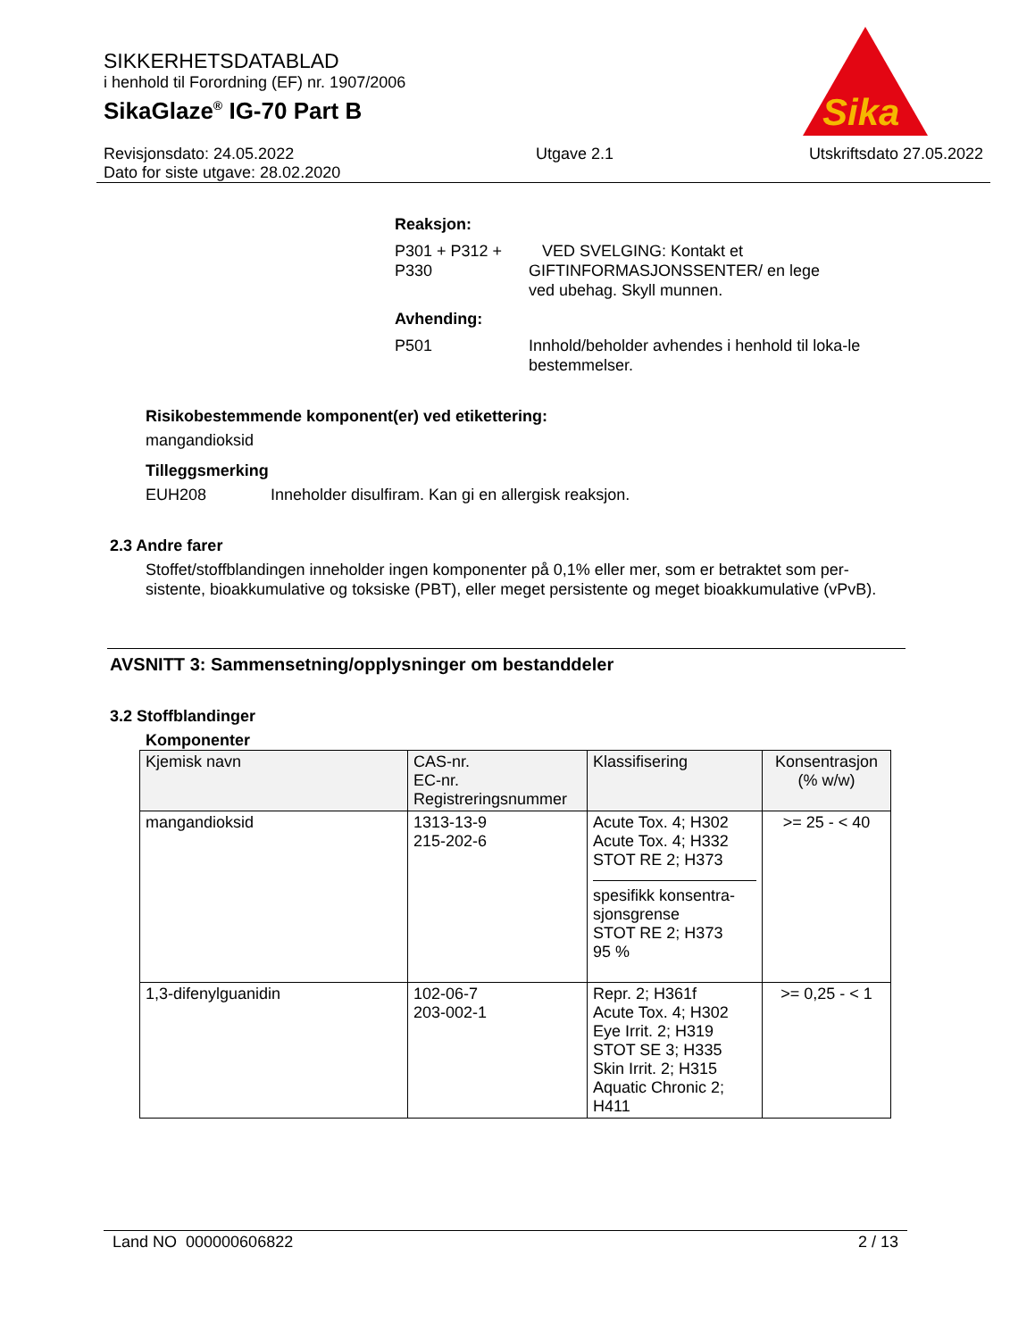Sika
SIKKERHETSDATABLAD
i henhold til Forordning (EF) nr. 1907/2006
SikaGlaze<sup>®</sup> IG-70 Part B
Revisjonsdato: 24.05.2022
Dato for siste utgave: 28.02.2020
Utgave 2.1 Utskriftsdato 27.05.2022
Reaksjon:
P301 + P312 + P330
VED SVELGING: Kontakt et GIFTINFORMASJONSSENTER/ en lege ved ubehag. Skyll munnen.
Avhending:
P501 Innhold/beholder avhendes i henhold til loka-le bestemmelser.
Risikobestemmende komponent(er) ved etikettering:
mangandioksid
Tilleggsmerking
EUH208 Inneholder disulfiram. Kan gi en allergisk reaksjon.
2.3 Andre farer
Stoffet/stoffblandingen inneholder ingen komponenter på 0,1% eller mer, som er betraktet som per-sistente, bioakkumulative og toksiske (PBT), eller meget persistente og meget bioakkumulative (vPvB).
AVSNITT 3: Sammensetning/opplysninger om bestanddeler
3.2 Stoffblandinger
Komponenter
| Kjemisk navn | CAS-nr. EC-nr. Registreringsnummer | Klassifisering | Konsentrasjon (% w/w) |
| --- | --- | --- | --- |
| mangandioksid | 1313-13-9 215-202-6 | Acute Tox. 4; H302 Acute Tox. 4; H332 STOT RE 2; H373 spesifikk konsentra-sjonsgrense STOT RE 2; H373 95 % | >= 25 - < 40 |
| 1,3-difenylguanidin | 102-06-7 203-002-1 | Repr. 2; H361f Acute Tox. 4; H302 Eye Irrit. 2; H319 STOT SE 3; H335 Skin Irrit. 2; H315 Aquatic Chronic 2; H411 | >= 0,25 - < 1 |
Land NO 000000606822 2 / 13